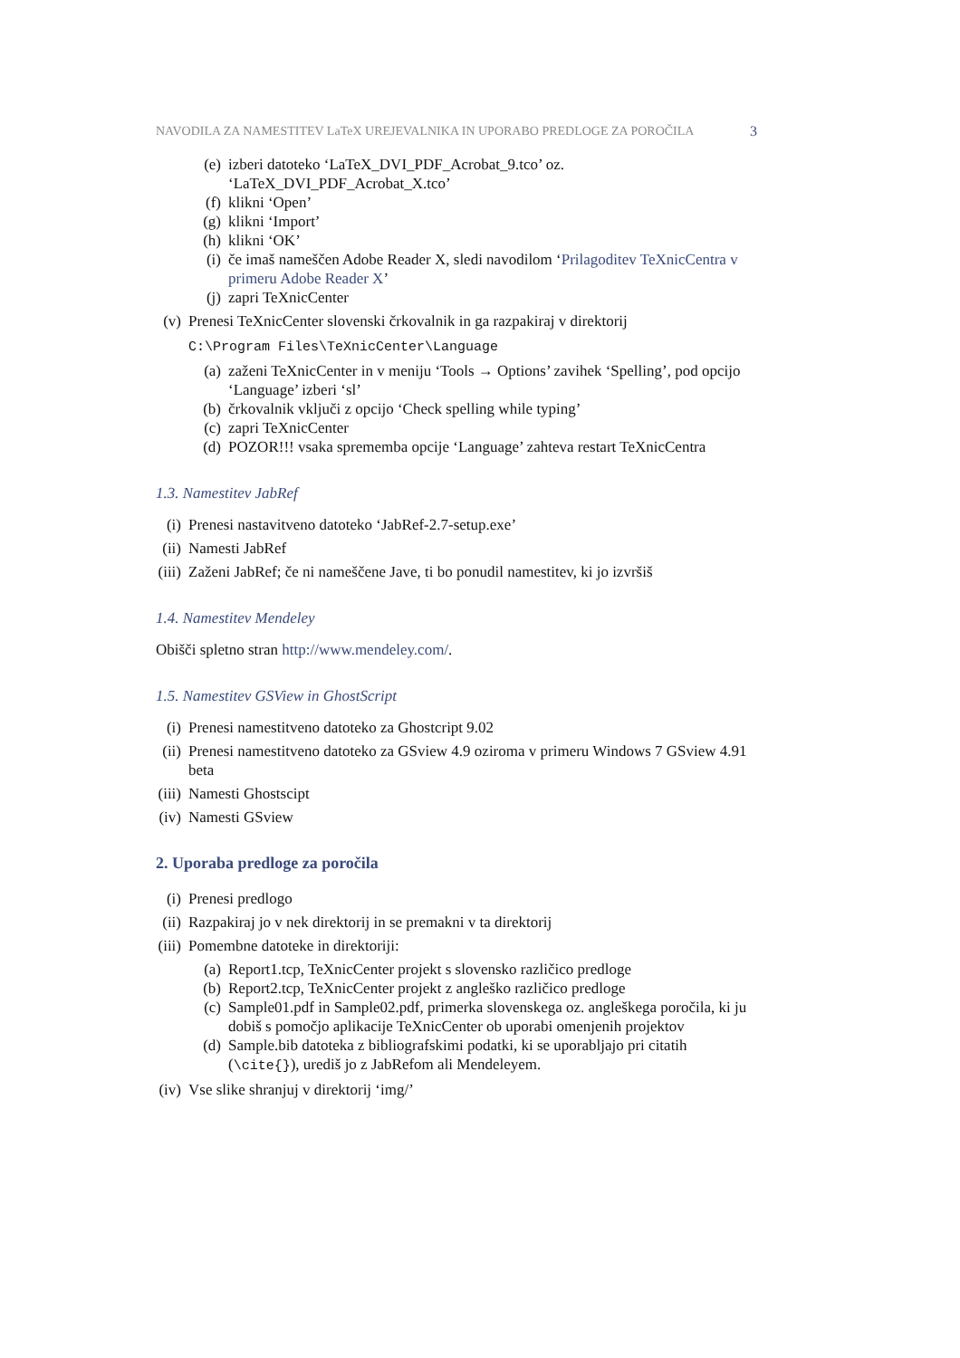NAVODILA ZA NAMESTITEV LaTeX UREJEVALNIKA IN UPORABO PREDLOGE ZA POROČILA 3
(e) izberi datoteko ‘LaTeX_DVI_PDF_Acrobat_9.tco’ oz.
‘LaTeX_DVI_PDF_Acrobat_X.tco’
(f) klikni ‘Open’
(g) klikni ‘Import’
(h) klikni ‘OK’
(i) če imaš nameščen Adobe Reader X, sledi navodilom ‘Prilagoditev TeXnicCentra v primeru Adobe Reader X’
(j) zapri TeXnicCenter
(v) Prenesi TeXnicCenter slovenski črkovalnik in ga razpakiraj v direktorij
C:\Program Files\TeXnicCenter\Language
(a) zaženi TeXnicCenter in v meniju ‘Tools → Options’ zavihek ‘Spelling’, pod opcijo ‘Language’ izberi ‘sl’
(b) črkovalnik vključi z opcijo ‘Check spelling while typing’
(c) zapri TeXnicCenter
(d) POZOR!!! vsaka sprememba opcije ‘Language’ zahteva restart TeXnicCentra
1.3. Namestitev JabRef
(i) Prenesi nastavitveno datoteko ‘JabRef-2.7-setup.exe’
(ii) Namesti JabRef
(iii) Zaženi JabRef; če ni nameščene Jave, ti bo ponudil namestitev, ki jo izvršiš
1.4. Namestitev Mendeley
Obišči spletno stran http://www.mendeley.com/.
1.5. Namestitev GSView in GhostScript
(i) Prenesi namestitveno datoteko za Ghostcript 9.02
(ii) Prenesi namestitveno datoteko za GSview 4.9 oziroma v primeru Windows 7 GSview 4.91 beta
(iii) Namesti Ghostscipt
(iv) Namesti GSview
2. Uporaba predloge za poročila
(i) Prenesi predlogo
(ii) Razpakiraj jo v nek direktorij in se premakni v ta direktorij
(iii) Pomembne datoteke in direktoriji:
(a) Report1.tcp, TeXnicCenter projekt s slovensko različico predloge
(b) Report2.tcp, TeXnicCenter projekt z angleško različico predloge
(c) Sample01.pdf in Sample02.pdf, primerka slovenskega oz. angleškega poročila, ki ju dobiš s pomočjo aplikacije TeXnicCenter ob uporabi omenjenih projektov
(d) Sample.bib datoteka z bibliografskimi podatki, ki se uporabljajo pri citatih (\cite{}), urediš jo z JabRefom ali Mendeleyem.
(iv) Vse slike shranjuj v direktorij ‘img/’